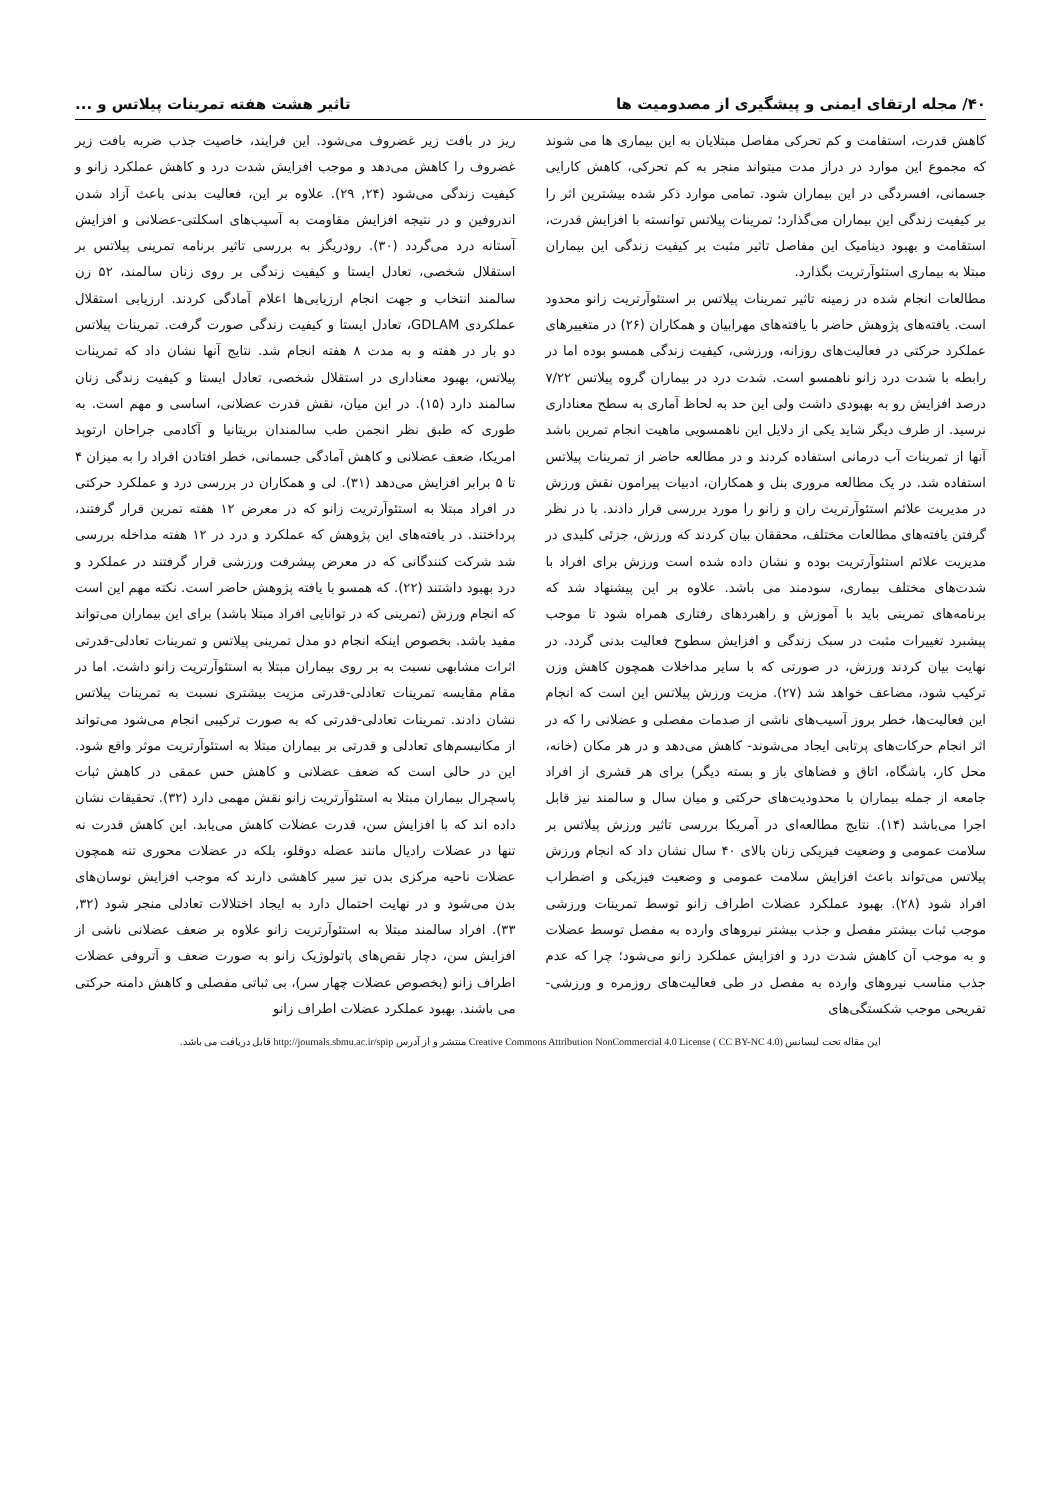۴۰/ مجله ارتقای ایمنی و پیشگیری از مصدومیت ها تاثیر هشت هفته تمرینات پیلاتس و ...
کاهش قدرت، استقامت و کم تحرکی مفاصل مبتلایان به این بیماری ها می شوند که مجموع این موارد در دراز مدت میتواند منجر به کم تحرکی، کاهش کارایی جسمانی، افسردگی در این بیماران شود. تمامی موارد ذکر شده بیشترین اثر را بر کیفیت زندگی این بیماران می‌گذارد؛ تمرینات پیلاتس توانسته با افزایش قدرت، استقامت و بهبود دینامیک این مفاصل تاثیر مثبت بر کیفیت زندگی این بیماران مبتلا به بیماری استئوآرتریت بگذارد.
مطالعات انجام شده در زمینه تاثیر تمرینات پیلاتس بر استئوآرتریت زانو محدود است. یافته‌های پژوهش حاضر با یافته‌های مهرابیان و همکاران (۲۶) در متغییرهای عملکرد حرکتی در فعالیت‌های روزانه، ورزشی، کیفیت زندگی همسو بوده اما در رابطه با شدت درد زانو ناهمسو است. شدت درد در بیماران گروه پیلاتس ۷/۲۲ درصد افزایش رو به بهبودی داشت ولی این حد به لحاظ آماری به سطح معناداری نرسید. از طرف دیگر شاید یکی از دلایل این ناهمسویی ماهیت انجام تمرین باشد آنها از تمرینات آب درمانی استفاده کردند و در مطالعه حاضر از تمرینات پیلاتس استفاده شد. در یک مطالعه مروری بنل و همکاران، ادبیات پیرامون نقش ورزش در مدیریت علائم استئوآرتریت ران و زانو را مورد بررسی قرار دادند. با در نظر گرفتن یافته‌های مطالعات مختلف، محققان بیان کردند که ورزش، جزئی کلیدی در مدیریت علائم استئوآرتریت بوده و نشان داده شده است ورزش برای افراد با شدت‌های مختلف بیماری، سودمند می باشد. علاوه بر این پیشنهاد شد که برنامه‌های تمرینی باید با آموزش و راهبردهای رفتاری همراه شود تا موجب پیشبرد تغییرات مثبت در سبک زندگی و افزایش سطوح فعالیت بدنی گردد. در نهایت بیان کردند ورزش، در صورتی که با سایر مداخلات همچون کاهش وزن ترکیب شود، مضاعف خواهد شد (۲۷). مزیت ورزش پیلاتس این است که انجام این فعالیت‌ها، خطر بروز آسیب‌های ناشی از صدمات مفصلی و عضلانی را که در اثر انجام حرکات‌های پرتابی ایجاد می‌شوند- کاهش می‌دهد و در هر مکان (خانه، محل کار، باشگاه، اتاق و فضاهای باز و بسته دیگر) برای هر قشری از افراد جامعه از جمله بیماران با محدودیت‌های حرکتی و میان سال و سالمند نیز قابل اجرا می‌باشد (۱۴). نتایج مطالعه‌ای در آمریکا بررسی تاثیر ورزش پیلاتس بر سلامت عمومی و وضعیت فیزیکی زنان بالای ۴۰ سال نشان داد که انجام ورزش پیلاتس می‌تواند باعث افزایش سلامت عمومی و وضعیت فیزیکی و اضطراب افراد شود (۲۸). بهبود عملکرد عضلات اطراف زانو توسط تمرینات ورزشی موجب ثبات بیشتر مفصل و جذب بیشتر نیروهای وارده به مفصل توسط عضلات و به موجب آن کاهش شدت درد و افزایش عملکرد زانو می‌شود؛ چرا که عدم جذب مناسب نیروهای وارده به مفصل در طی فعالیت‌های روزمره و ورزشی-تفریحی موجب شکستگی‌های
ریز در بافت زیر غضروف می‌شود. این فرایند، خاصیت جذب ضربه بافت زیر غضروف را کاهش می‌دهد و موجب افزایش شدت درد و کاهش عملکرد زانو و کیفیت زندگی می‌شود (۲۴, ۲۹). علاوه بر این، فعالیت بدنی باعث آزاد شدن اندروفین و در نتیجه افزایش مقاومت به آسیب‌های اسکلتی-عضلانی و افزایش آستانه درد می‌گردد (۳۰). رودریگز به بررسی تاثیر برنامه تمرینی پیلاتس بر استقلال شخصی، تعادل ایستا و کیفیت زندگی بر روی زنان سالمند، ۵۲ زن سالمند انتخاب و جهت انجام ارزیابی‌ها اعلام آمادگی کردند. ارزیابی استقلال عملکردی GDLAM، تعادل ایستا و کیفیت زندگی صورت گرفت. تمرینات پیلاتس دو بار در هفته و به مدت ۸ هفته انجام شد. نتایج آنها نشان داد که تمرینات پیلاتس، بهبود معناداری در استقلال شخصی، تعادل ایستا و کیفیت زندگی زنان سالمند دارد (۱۵). در این میان، نقش قدرت عضلانی، اساسی و مهم است. به طوری که طبق نظر انجمن طب سالمندان بریتانیا و آکادمی جراحان ارتوپد امریکا، ضعف عضلانی و کاهش آمادگی جسمانی، خطر افتادن افراد را به میزان ۴ تا ۵ برابر افزایش می‌دهد (۳۱). لی و همکاران در بررسی درد و عملکرد حرکتی در افراد مبتلا به استئوآرتریت زانو که در معرض ۱۲ هفته تمرین قرار گرفتند، پرداختند. در یافته‌های این پژوهش که عملکرد و درد در ۱۲ هفته مداخله بررسی شد شرکت کنندگانی که در معرض پیشرفت ورزشی قرار گرفتند در عملکرد و درد بهبود داشتند (۲۲). که همسو با یافته پژوهش حاضر است. نکته مهم این است که انجام ورزش (تمرینی که در توانایی افراد مبتلا باشد) برای این بیماران می‌تواند مفید باشد. بخصوص اینکه انجام دو مدل تمرینی پیلاتس و تمرینات تعادلی-قدرتی اثرات مشابهی نسبت به بر روی بیماران مبتلا به استئوآرتریت زانو داشت. اما در مقام مقایسه تمرینات تعادلی-قدرتی مزیت بیشتری نسبت به تمرینات پیلاتس نشان دادند. تمرینات تعادلی-قدرتی که به صورت ترکیبی انجام می‌شود می‌تواند از مکانیسم‌های تعادلی و قدرتی بر بیماران مبتلا به استئوآرتریت موثر واقع شود. این در حالی است که ضعف عضلانی و کاهش حس عمقی در کاهش ثبات پاسچرال بیماران مبتلا به استئوآرتریت زانو نقش مهمی دارد (۳۲). تحقیقات نشان داده اند که با افزایش سن، قدرت عضلات کاهش می‌یابد. این کاهش قدرت نه تنها در عضلات رادیال مانند عضله دوقلو، بلکه در عضلات محوری تنه همچون عضلات ناحیه مرکزی بدن نیز سیر کاهشی دارند که موجب افزایش نوسان‌های بدن می‌شود و در نهایت احتمال دارد به ایجاد اختلالات تعادلی منجر شود (۳۲, ۳۳). افراد سالمند مبتلا به استئوآرتریت زانو علاوه بر ضعف عضلانی ناشی از افزایش سن، دچار نقص‌های پاتولوژیک زانو به صورت ضعف و آتروفی عضلات اطراف زانو (بخصوص عضلات چهار سر)، بی ثباتی مفصلی و کاهش دامنه حرکتی می باشند. بهبود عملکرد عضلات اطراف زانو
این مقاله تحت لیسانس Creative Commons Attribution NonCommercial 4.0 License ( CC BY-NC 4.0) منتشر و از آدرس http://journals.sbmu.ac.ir/spip قابل دریافت می باشد.